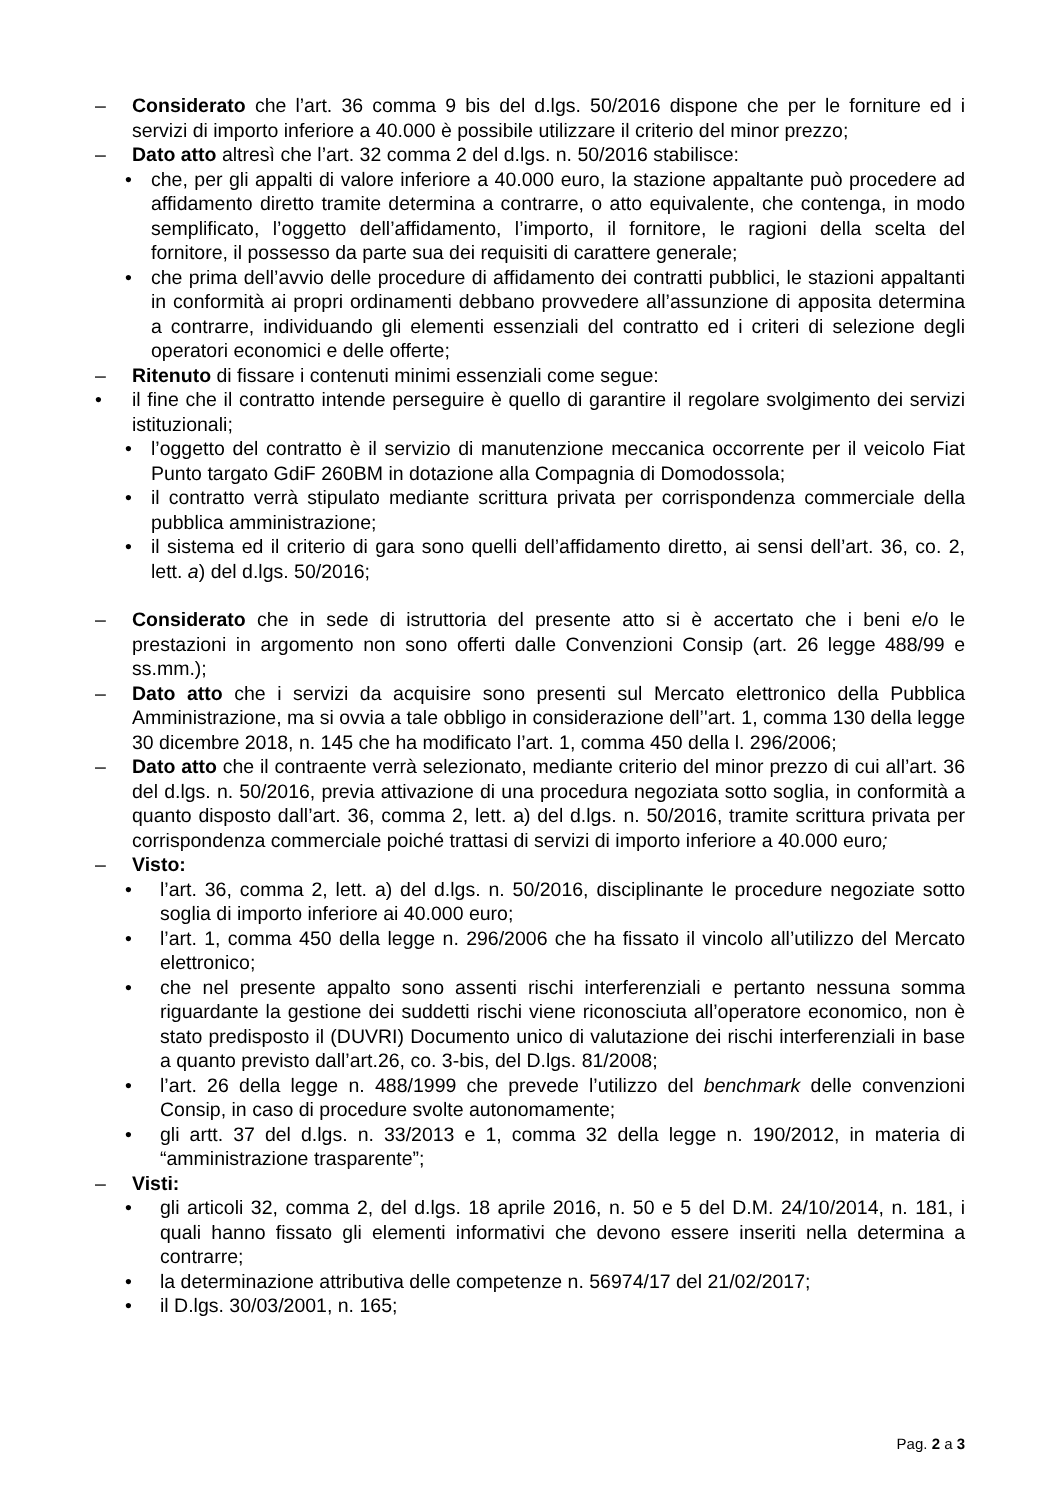– Considerato che l’art. 36 comma 9 bis del d.lgs. 50/2016 dispone che per le forniture ed i servizi di importo inferiore a 40.000 è possibile utilizzare il criterio del minor prezzo;
– Dato atto altresì che l’art. 32 comma 2 del d.lgs. n. 50/2016 stabilisce:
• che, per gli appalti di valore inferiore a 40.000 euro, la stazione appaltante può procedere ad affidamento diretto tramite determina a contrarre, o atto equivalente, che contenga, in modo semplificato, l’oggetto dell’affidamento, l’importo, il fornitore, le ragioni della scelta del fornitore, il possesso da parte sua dei requisiti di carattere generale;
• che prima dell’avvio delle procedure di affidamento dei contratti pubblici, le stazioni appaltanti in conformità ai propri ordinamenti debbano provvedere all’assunzione di apposita determina a contrarre, individuando gli elementi essenziali del contratto ed i criteri di selezione degli operatori economici e delle offerte;
– Ritenuto di fissare i contenuti minimi essenziali come segue:
• il fine che il contratto intende perseguire è quello di garantire il regolare svolgimento dei servizi istituzionali;
• l’oggetto del contratto è il servizio di manutenzione meccanica occorrente per il veicolo Fiat Punto targato GdiF 260BM in dotazione alla Compagnia di Domodossola;
• il contratto verrà stipulato mediante scrittura privata per corrispondenza commerciale della pubblica amministrazione;
• il sistema ed il criterio di gara sono quelli dell’affidamento diretto, ai sensi dell’art. 36, co. 2, lett. a) del d.lgs. 50/2016;
– Considerato che in sede di istruttoria del presente atto si è accertato che i beni e/o le prestazioni in argomento non sono offerti dalle Convenzioni Consip (art. 26 legge 488/99 e ss.mm.);
– Dato atto che i servizi da acquisire sono presenti sul Mercato elettronico della Pubblica Amministrazione, ma si ovvia a tale obbligo in considerazione dell’'art. 1, comma 130 della legge 30 dicembre 2018, n. 145 che ha modificato l’art. 1, comma 450 della l. 296/2006;
– Dato atto che il contraente verrà selezionato, mediante criterio del minor prezzo di cui all’art. 36 del d.lgs. n. 50/2016, previa attivazione di una procedura negoziata sotto soglia, in conformità a quanto disposto dall’art. 36, comma 2, lett. a) del d.lgs. n. 50/2016, tramite scrittura privata per corrispondenza commerciale poiché trattasi di servizi di importo inferiore a 40.000 euro;
– Visto:
• l’art. 36, comma 2, lett. a) del d.lgs. n. 50/2016, disciplinante le procedure negoziate sotto soglia di importo inferiore ai 40.000 euro;
• l’art. 1, comma 450 della legge n. 296/2006 che ha fissato il vincolo all’utilizzo del Mercato elettronico;
• che nel presente appalto sono assenti rischi interferenziali e pertanto nessuna somma riguardante la gestione dei suddetti rischi viene riconosciuta all’operatore economico, non è stato predisposto il (DUVRI) Documento unico di valutazione dei rischi interferenziali in base a quanto previsto dall’art.26, co. 3-bis, del D.lgs. 81/2008;
• l’art. 26 della legge n. 488/1999 che prevede l’utilizzo del benchmark delle convenzioni Consip, in caso di procedure svolte autonomamente;
• gli artt. 37 del d.lgs. n. 33/2013 e 1, comma 32 della legge n. 190/2012, in materia di “amministrazione trasparente”;
– Visti:
• gli articoli 32, comma 2, del d.lgs. 18 aprile 2016, n. 50 e 5 del D.M. 24/10/2014, n. 181, i quali hanno fissato gli elementi informativi che devono essere inseriti nella determina a contrarre;
• la determinazione attributiva delle competenze n. 56974/17 del 21/02/2017;
• il D.lgs. 30/03/2001, n. 165;
Pag. 2 a 3